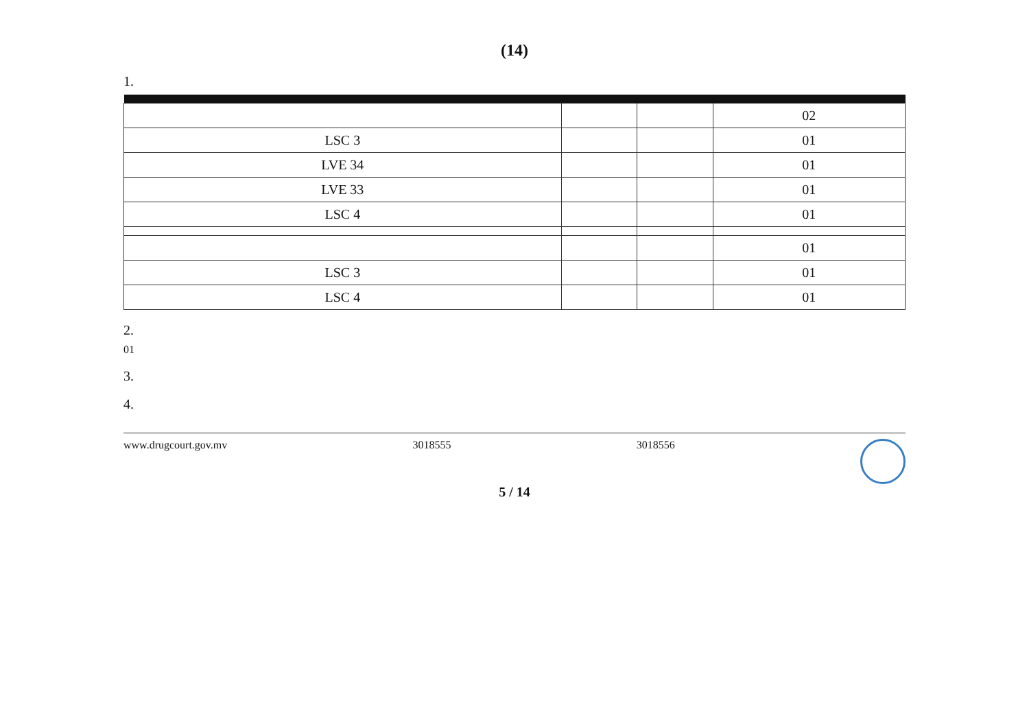(14)
1.
| | | | 02 |
| LSC 3 | | | 01 |
| LVE 34 | | | 01 |
| LVE 33 | | | 01 |
| LSC 4 | | | 01 |
| | | | 01 |
| LSC 3 | | | 01 |
| LSC 4 | | | 01 |
2.
01
3.
4.
www.drugcourt.gov.mv 3018555 3018556
5 / 14